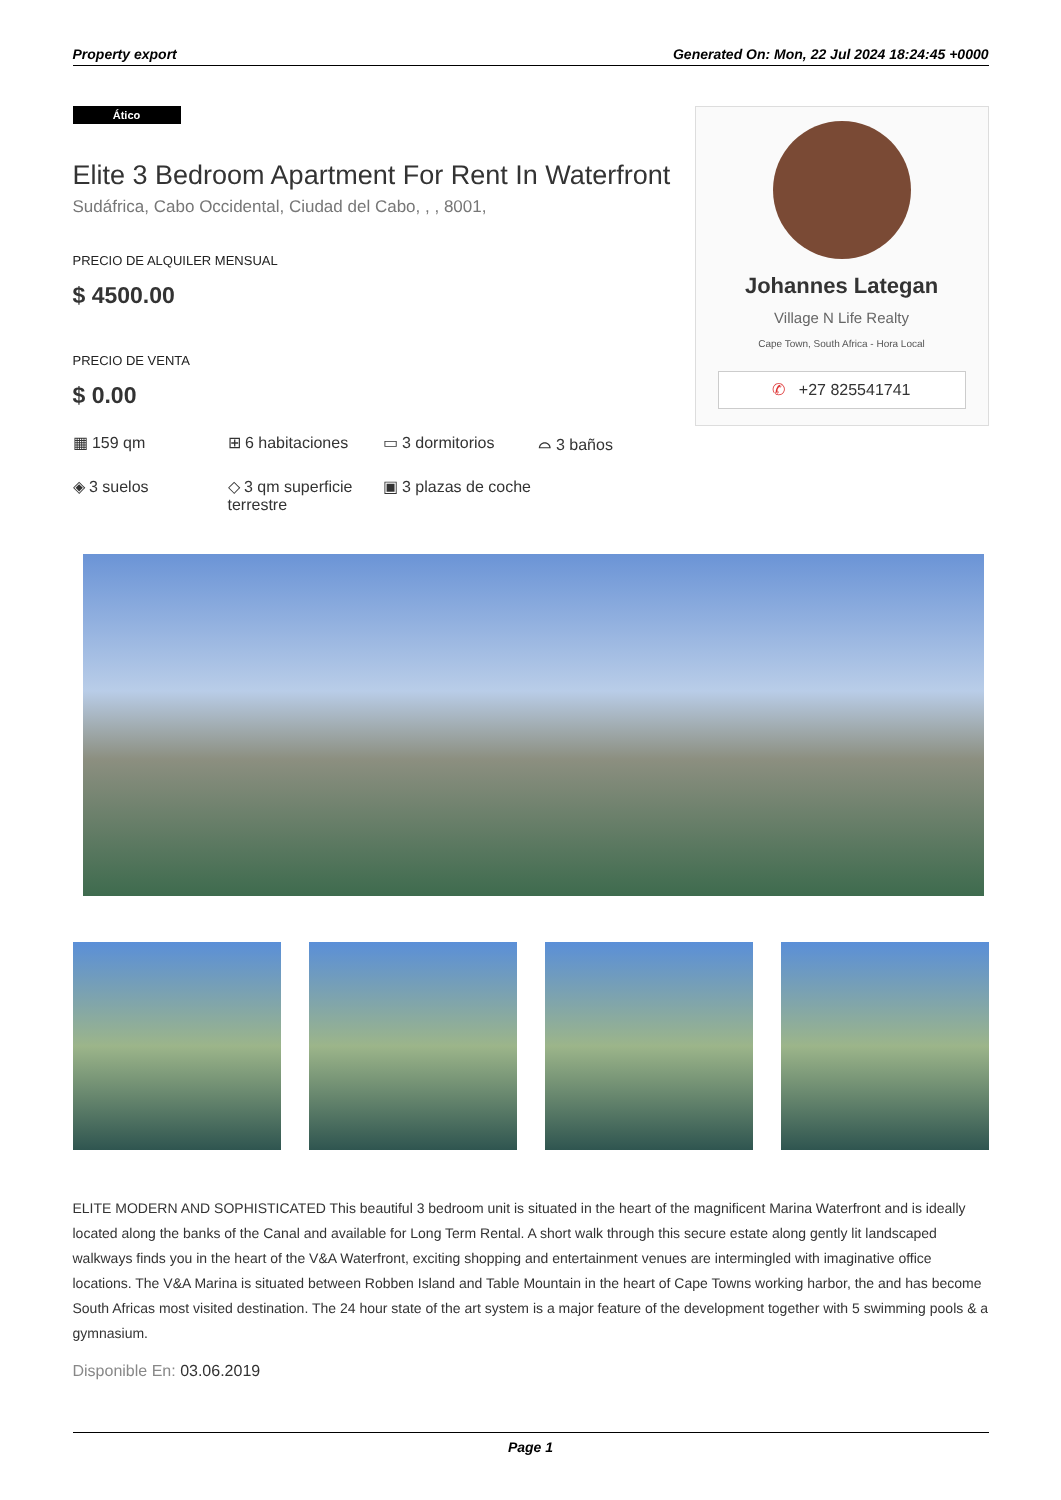Property export Generated On: Mon, 22 Jul 2024 18:24:45 +0000
Ático
Elite 3 Bedroom Apartment For Rent In Waterfront
Sudáfrica, Cabo Occidental, Ciudad del Cabo, , , 8001,
PRECIO DE ALQUILER MENSUAL
$ 4500.00
PRECIO DE VENTA
$ 0.00
▦ 159 qm
⊞ 6 habitaciones
▭ 3 dormitorios
⌓ 3 baños
◈ 3 suelos
◇ 3 qm superficie terrestre
▣ 3 plazas de coche
Johannes Lategan
Village N Life Realty
Cape Town, South Africa - Hora Local
✆ +27 825541741
ELITE MODERN AND SOPHISTICATED This beautiful 3 bedroom unit is situated in the heart of the magnificent Marina Waterfront and is ideally located along the banks of the Canal and available for Long Term Rental. A short walk through this secure estate along gently lit landscaped walkways finds you in the heart of the V&A Waterfront, exciting shopping and entertainment venues are intermingled with imaginative office locations. The V&A Marina is situated between Robben Island and Table Mountain in the heart of Cape Towns working harbor, the and has become South Africas most visited destination. The 24 hour state of the art system is a major feature of the development together with 5 swimming pools & a gymnasium.
Disponible En: 03.06.2019
Page 1